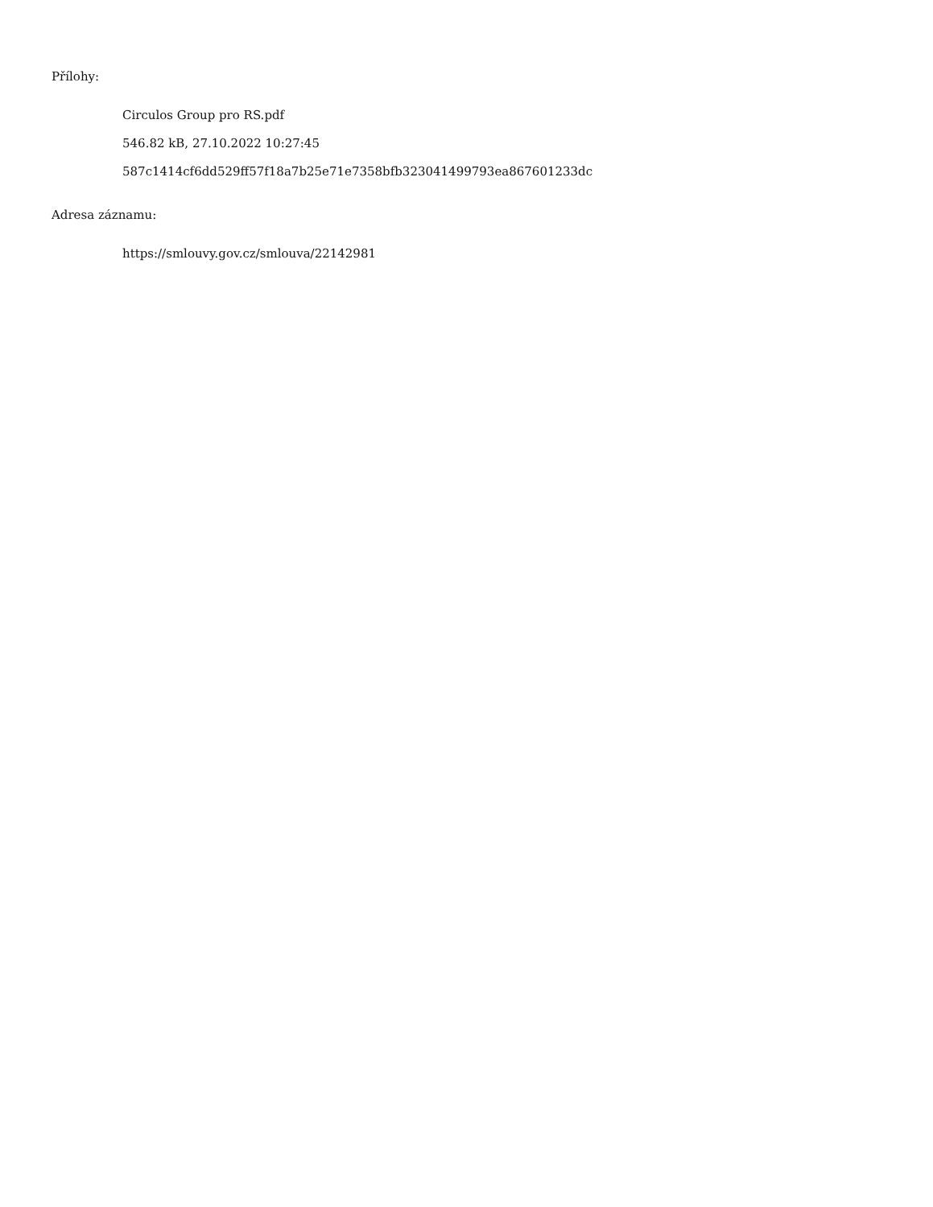Přílohy:
Circulos Group pro RS.pdf
546.82 kB, 27.10.2022 10:27:45
587c1414cf6dd529ff57f18a7b25e71e7358bfb323041499793ea867601233dc
Adresa záznamu:
https://smlouvy.gov.cz/smlouva/22142981